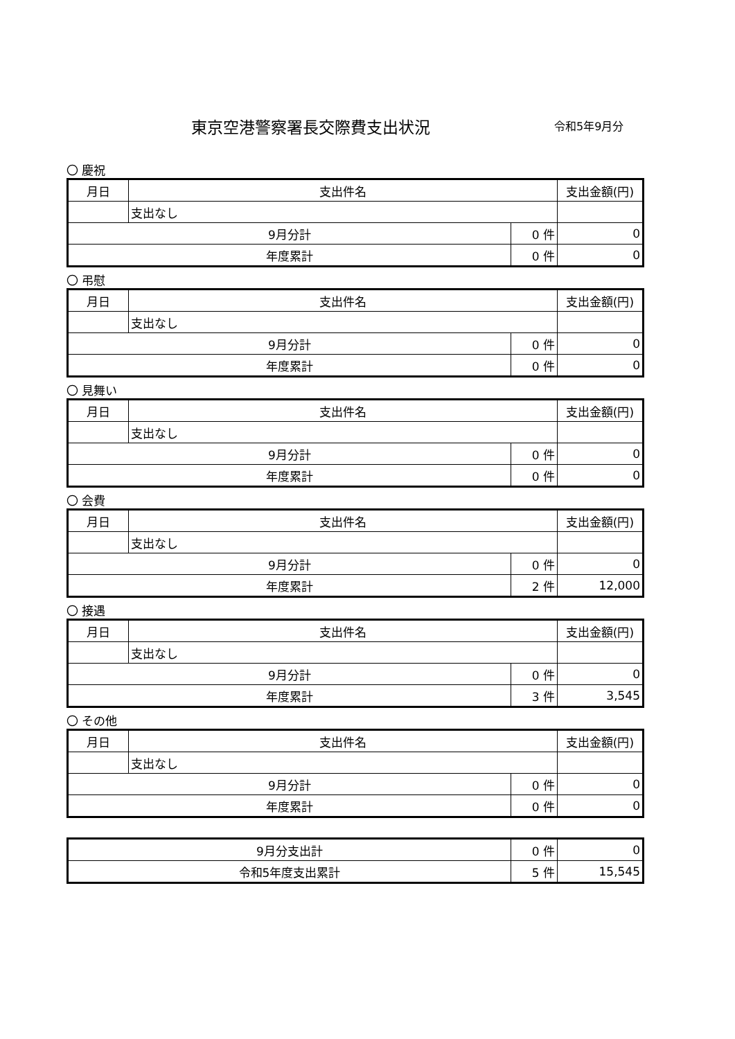東京空港警察署長交際費支出状況 令和5年9月分
〇 慶祝
| 月日 | 支出件名 | | 支出金額(円) |
| --- | --- | --- | --- |
| | 支出なし | | |
| 9月分計 | | 0 件 | 0 |
| 年度累計 | | 0 件 | 0 |
〇 弔慰
| 月日 | 支出件名 | | 支出金額(円) |
| --- | --- | --- | --- |
| | 支出なし | | |
| 9月分計 | | 0 件 | 0 |
| 年度累計 | | 0 件 | 0 |
〇 見舞い
| 月日 | 支出件名 | | 支出金額(円) |
| --- | --- | --- | --- |
| | 支出なし | | |
| 9月分計 | | 0 件 | 0 |
| 年度累計 | | 0 件 | 0 |
〇 会費
| 月日 | 支出件名 | | 支出金額(円) |
| --- | --- | --- | --- |
| | 支出なし | | |
| 9月分計 | | 0 件 | 0 |
| 年度累計 | | 2 件 | 12,000 |
〇 接遇
| 月日 | 支出件名 | | 支出金額(円) |
| --- | --- | --- | --- |
| | 支出なし | | |
| 9月分計 | | 0 件 | 0 |
| 年度累計 | | 3 件 | 3,545 |
〇 その他
| 月日 | 支出件名 | | 支出金額(円) |
| --- | --- | --- | --- |
| | 支出なし | | |
| 9月分計 | | 0 件 | 0 |
| 年度累計 | | 0 件 | 0 |
| 9月分支出計 | 0 件 | 0 |
| 令和5年度支出累計 | 5 件 | 15,545 |